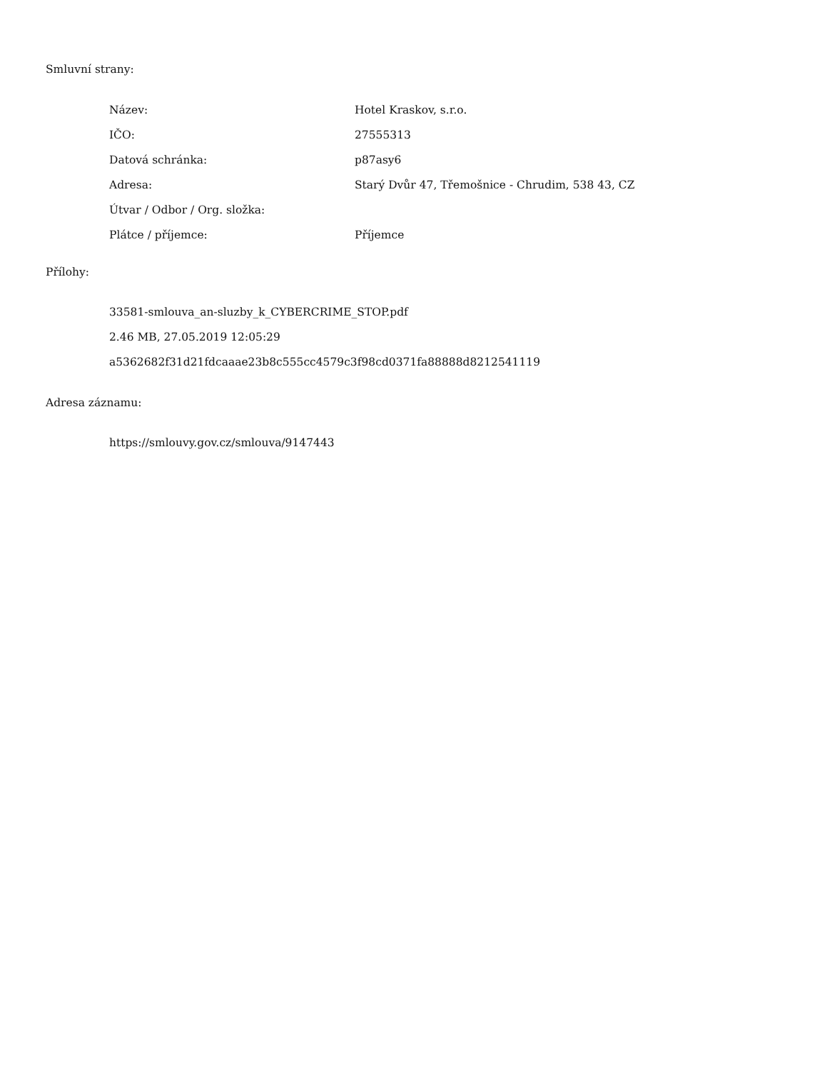Smluvní strany:
| Název: | Hotel Kraskov, s.r.o. |
| IČO: | 27555313 |
| Datová schránka: | p87asy6 |
| Adresa: | Starý Dvůr 47, Třemošnice - Chrudim, 538 43, CZ |
| Útvar / Odbor / Org. složka: | |
| Plátce / příjemce: | Příjemce |
Přílohy:
33581-smlouva_an-sluzby_k_CYBERCRIME_STOP.pdf
2.46 MB, 27.05.2019 12:05:29
a5362682f31d21fdcaaae23b8c555cc4579c3f98cd0371fa88888d8212541119
Adresa záznamu:
https://smlouvy.gov.cz/smlouva/9147443